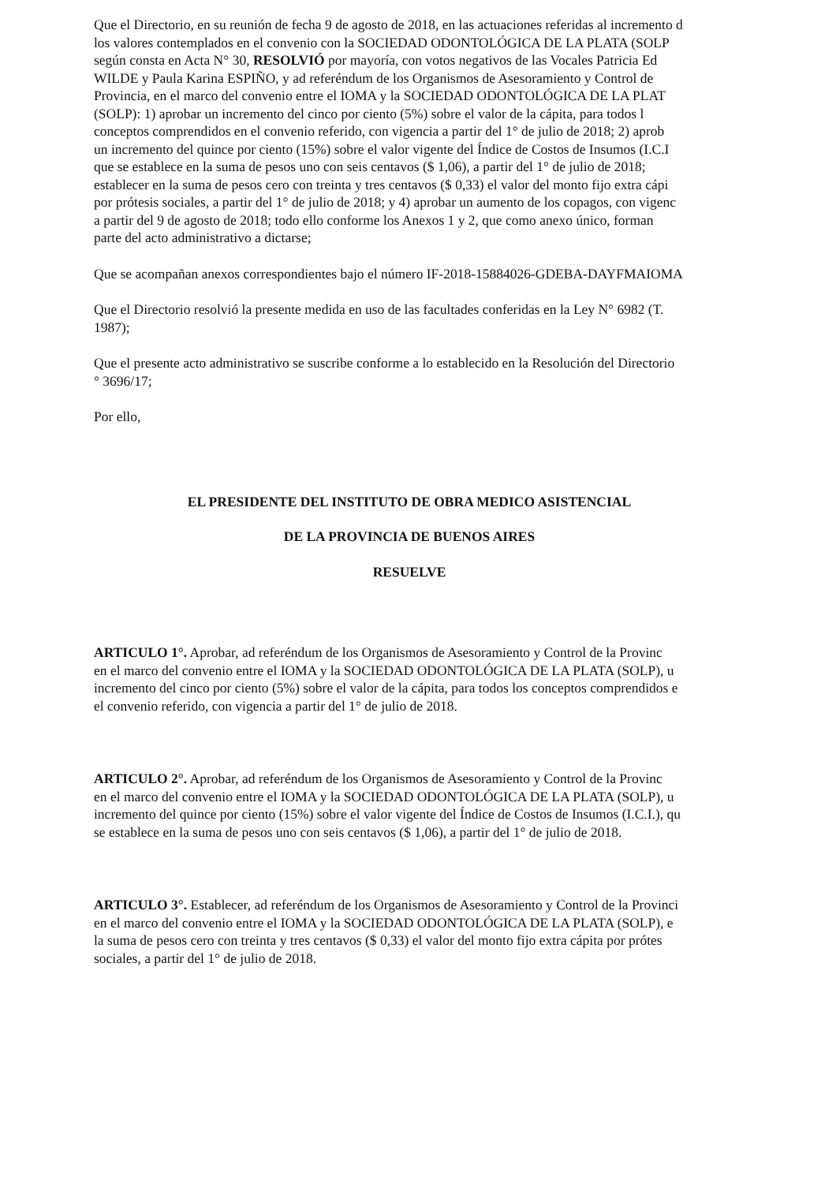Que el Directorio, en su reunión de fecha 9 de agosto de 2018, en las actuaciones referidas al incremento d
los valores contemplados en el convenio con la SOCIEDAD ODONTOLÓGICA DE LA PLATA (SOLP
según consta en Acta N° 30, RESOLVIÓ por mayoría, con votos negativos de las Vocales Patricia Ed
WILDE y Paula Karina ESPIÑO, y ad referéndum de los Organismos de Asesoramiento y Control de
Provincia, en el marco del convenio entre el IOMA y la SOCIEDAD ODONTOLÓGICA DE LA PLAT
(SOLP): 1) aprobar un incremento del cinco por ciento (5%) sobre el valor de la cápita, para todos l
conceptos comprendidos en el convenio referido, con vigencia a partir del 1° de julio de 2018; 2) aprob
un incremento del quince por ciento (15%) sobre el valor vigente del Índice de Costos de Insumos (I.C.I
que se establece en la suma de pesos uno con seis centavos ($ 1,06), a partir del 1° de julio de 2018;
establecer en la suma de pesos cero con treinta y tres centavos ($ 0,33) el valor del monto fijo extra cápi
por prótesis sociales, a partir del 1° de julio de 2018; y 4) aprobar un aumento de los copagos, con vigenc
a partir del 9 de agosto de 2018; todo ello conforme los Anexos 1 y 2, que como anexo único, forman
parte del acto administrativo a dictarse;
Que se acompañan anexos correspondientes bajo el número IF-2018-15884026-GDEBA-DAYFMAIOMA
Que el Directorio resolvió la presente medida en uso de las facultades conferidas en la Ley N° 6982 (T.
1987);
Que el presente acto administrativo se suscribe conforme a lo establecido en la Resolución del Directorio
° 3696/17;
Por ello,
EL PRESIDENTE DEL INSTITUTO DE OBRA MEDICO ASISTENCIAL
DE LA PROVINCIA DE BUENOS AIRES
RESUELVE
ARTICULO 1°. Aprobar, ad referéndum de los Organismos de Asesoramiento y Control de la Provinc
en el marco del convenio entre el IOMA y la SOCIEDAD ODONTOLÓGICA DE LA PLATA (SOLP), u
incremento del cinco por ciento (5%) sobre el valor de la cápita, para todos los conceptos comprendidos e
el convenio referido, con vigencia a partir del 1° de julio de 2018.
ARTICULO 2°. Aprobar, ad referéndum de los Organismos de Asesoramiento y Control de la Provinc
en el marco del convenio entre el IOMA y la SOCIEDAD ODONTOLÓGICA DE LA PLATA (SOLP), u
incremento del quince por ciento (15%) sobre el valor vigente del Índice de Costos de Insumos (I.C.I.), qu
se establece en la suma de pesos uno con seis centavos ($ 1,06), a partir del 1° de julio de 2018.
ARTICULO 3°. Establecer, ad referéndum de los Organismos de Asesoramiento y Control de la Provinci
en el marco del convenio entre el IOMA y la SOCIEDAD ODONTOLÓGICA DE LA PLATA (SOLP), e
la suma de pesos cero con treinta y tres centavos ($ 0,33) el valor del monto fijo extra cápita por prótes
sociales, a partir del 1° de julio de 2018.